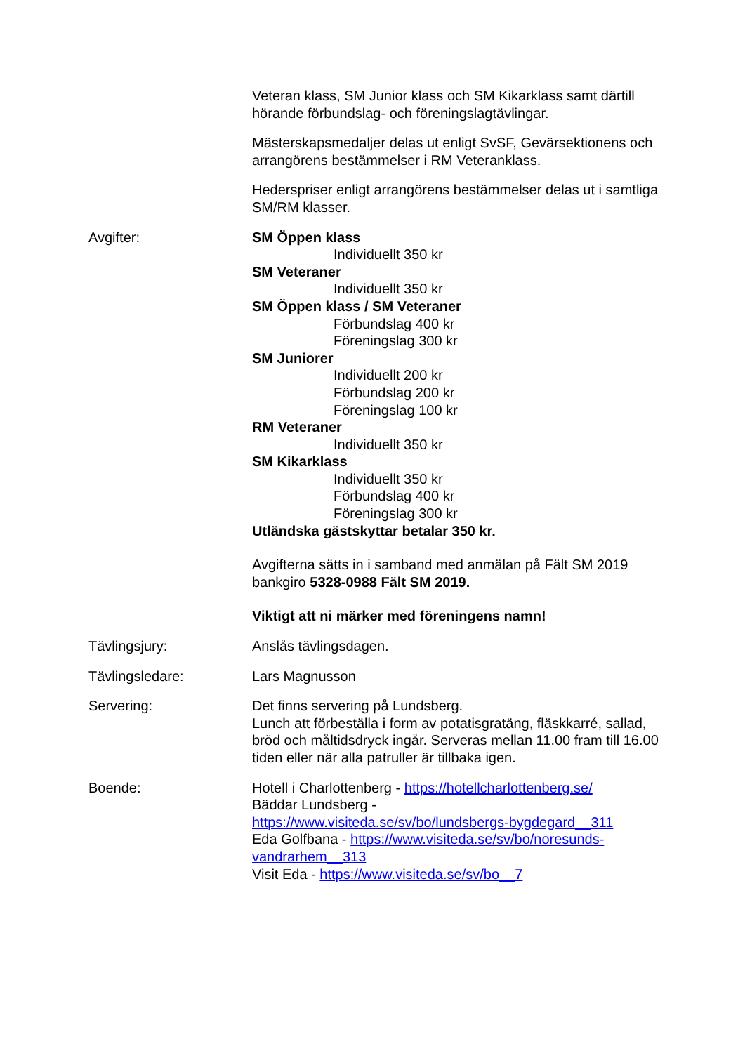Veteran klass, SM Junior klass och SM Kikarklass samt därtill hörande förbundslag- och föreningslagtävlingar.
Mästerskapsmedaljer delas ut enligt SvSF, Gevärsektionens och arrangörens bestämmelser i RM Veteranklass.
Hederspriser enligt arrangörens bestämmelser delas ut i samtliga SM/RM klasser.
Avgifter: SM Öppen klass
Individuellt 350 kr
SM Veteraner
Individuellt 350 kr
SM Öppen klass / SM Veteraner
Förbundslag 400 kr
Föreningslag 300 kr
SM Juniorer
Individuellt 200 kr
Förbundslag 200 kr
Föreningslag 100 kr
RM Veteraner
Individuellt 350 kr
SM Kikarklass
Individuellt 350 kr
Förbundslag 400 kr
Föreningslag 300 kr
Utländska gästskyttar betalar 350 kr.
Avgifterna sätts in i samband med anmälan på Fält SM 2019 bankgiro 5328-0988 Fält SM 2019.
Viktigt att ni märker med föreningens namn!
Tävlingsjury: Anslås tävlingsdagen.
Tävlingsledare: Lars Magnusson
Servering: Det finns servering på Lundsberg.
Lunch att förbeställa i form av potatisgratäng, fläskkarré, sallad, bröd och måltidsdryck ingår. Serveras mellan 11.00 fram till 16.00 tiden eller när alla patruller är tillbaka igen.
Boende: Hotell i Charlottenberg - https://hotellcharlottenberg.se/
Bäddar Lundsberg -
https://www.visiteda.se/sv/bo/lundsbergs-bygdegard__311
Eda Golfbana - https://www.visiteda.se/sv/bo/noresunds-vandrarhem__313
Visit Eda - https://www.visiteda.se/sv/bo__7